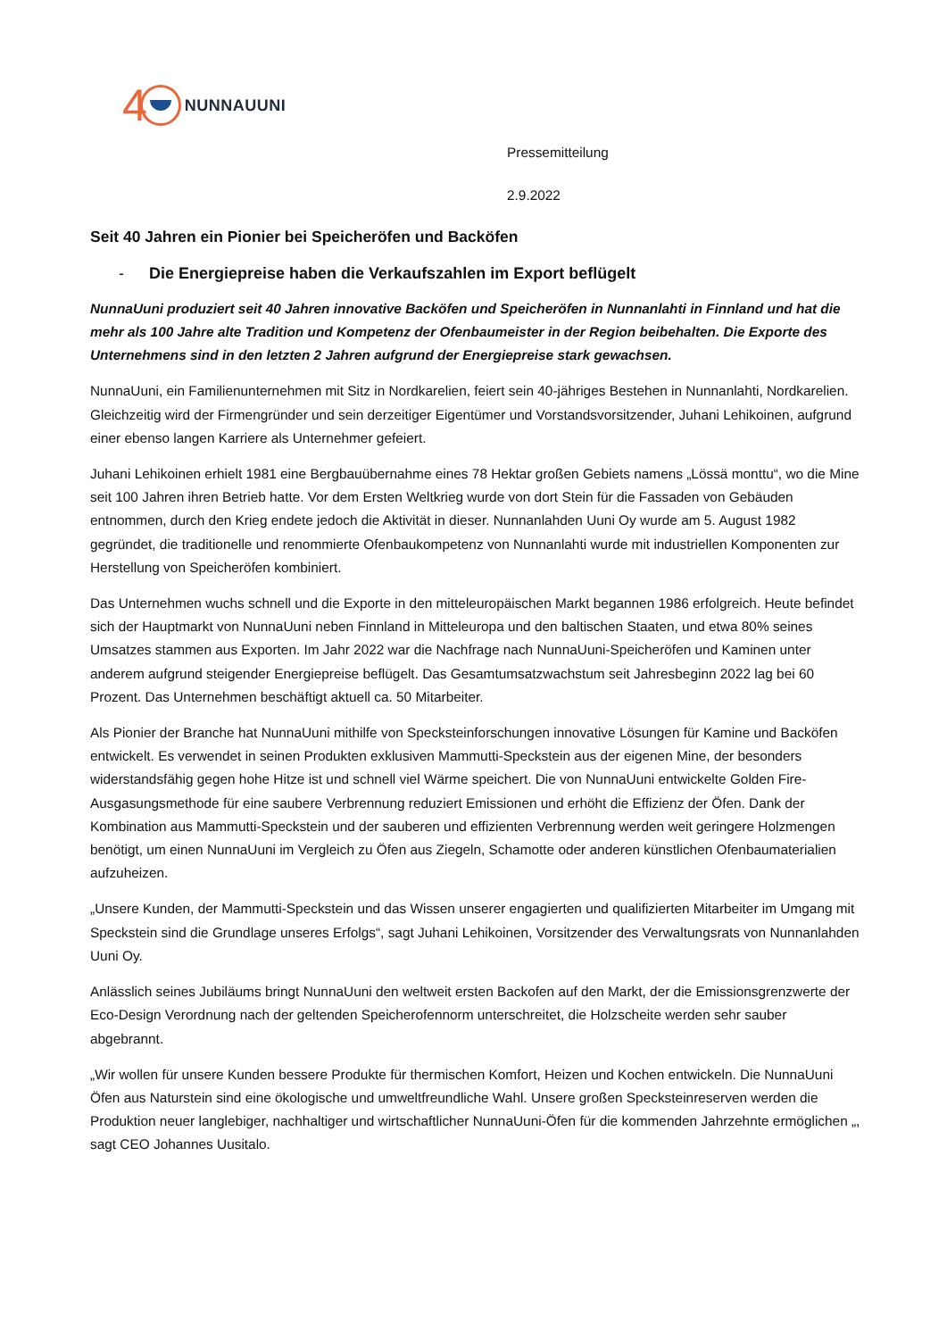4 NUNNAUUNI
Pressemitteilung
2.9.2022
Seit 40 Jahren ein Pionier bei Speicheröfen und Backöfen
- Die Energiepreise haben die Verkaufszahlen im Export beflügelt
NunnaUuni produziert seit 40 Jahren innovative Backöfen und Speicheröfen in Nunnanlahti in Finnland und hat die mehr als 100 Jahre alte Tradition und Kompetenz der Ofenbaumeister in der Region beibehalten. Die Exporte des Unternehmens sind in den letzten 2 Jahren aufgrund der Energiepreise stark gewachsen.
NunnaUuni, ein Familienunternehmen mit Sitz in Nordkarelien, feiert sein 40-jähriges Bestehen in Nunnanlahti, Nordkarelien. Gleichzeitig wird der Firmengründer und sein derzeitiger Eigentümer und Vorstandsvorsitzender, Juhani Lehikoinen, aufgrund einer ebenso langen Karriere als Unternehmer gefeiert.
Juhani Lehikoinen erhielt 1981 eine Bergbauübernahme eines 78 Hektar großen Gebiets namens „Lössä monttu“, wo die Mine seit 100 Jahren ihren Betrieb hatte. Vor dem Ersten Weltkrieg wurde von dort Stein für die Fassaden von Gebäuden entnommen, durch den Krieg endete jedoch die Aktivität in dieser. Nunnanlahden Uuni Oy wurde am 5. August 1982 gegründet, die traditionelle und renommierte Ofenbaukompetenz von Nunnanlahti wurde mit industriellen Komponenten zur Herstellung von Speicheröfen kombiniert.
Das Unternehmen wuchs schnell und die Exporte in den mitteleuropäischen Markt begannen 1986 erfolgreich. Heute befindet sich der Hauptmarkt von NunnaUuni neben Finnland in Mitteleuropa und den baltischen Staaten, und etwa 80% seines Umsatzes stammen aus Exporten. Im Jahr 2022 war die Nachfrage nach NunnaUuni-Speicheröfen und Kaminen unter anderem aufgrund steigender Energiepreise beflügelt. Das Gesamtumsatzwachstum seit Jahresbeginn 2022 lag bei 60 Prozent. Das Unternehmen beschäftigt aktuell ca. 50 Mitarbeiter.
Als Pionier der Branche hat NunnaUuni mithilfe von Specksteinforschungen innovative Lösungen für Kamine und Backöfen entwickelt. Es verwendet in seinen Produkten exklusiven Mammutti-Speckstein aus der eigenen Mine, der besonders widerstandsfähig gegen hohe Hitze ist und schnell viel Wärme speichert. Die von NunnaUuni entwickelte Golden Fire-Ausgasungsmethode für eine saubere Verbrennung reduziert Emissionen und erhöht die Effizienz der Öfen. Dank der Kombination aus Mammutti-Speckstein und der sauberen und effizienten Verbrennung werden weit geringere Holzmengen benötigt, um einen NunnaUuni im Vergleich zu Öfen aus Ziegeln, Schamotte oder anderen künstlichen Ofenbaumaterialien aufzuheizen.
„Unsere Kunden, der Mammutti-Speckstein und das Wissen unserer engagierten und qualifizierten Mitarbeiter im Umgang mit Speckstein sind die Grundlage unseres Erfolgs“, sagt Juhani Lehikoinen, Vorsitzender des Verwaltungsrats von Nunnanlahden Uuni Oy.
Anlässlich seines Jubiläums bringt NunnaUuni den weltweit ersten Backofen auf den Markt, der die Emissionsgrenzwerte der Eco-Design Verordnung nach der geltenden Speicherofennorm unterschreitet, die Holzscheite werden sehr sauber abgebrannt.
„Wir wollen für unsere Kunden bessere Produkte für thermischen Komfort, Heizen und Kochen entwickeln. Die NunnaUuni Öfen aus Naturstein sind eine ökologische und umweltfreundliche Wahl. Unsere großen Specksteinreserven werden die Produktion neuer langlebiger, nachhaltiger und wirtschaftlicher NunnaUuni-Öfen für die kommenden Jahrzehnte ermöglichen „, sagt CEO Johannes Uusitalo.